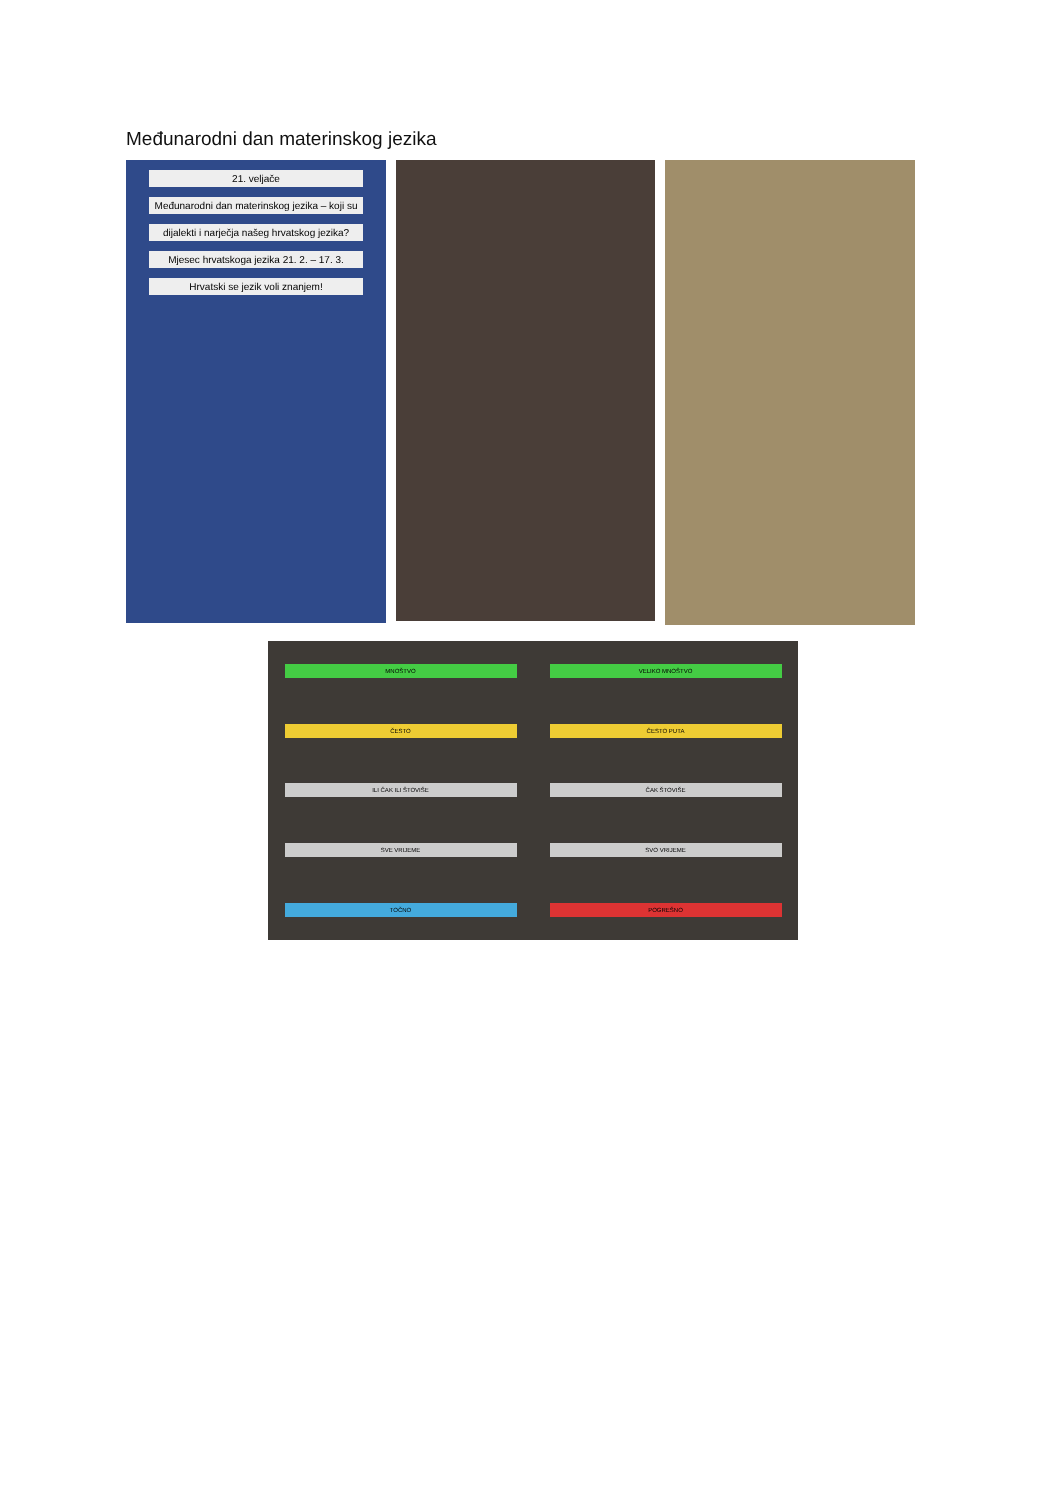Međunarodni dan materinskog jezika
21. veljače
Međunarodni dan materinskog jezika – koji su
dijalekti i narječja našeg hrvatskog jezika?
Mjesec hrvatskoga jezika 21. 2. – 17. 3.
Hrvatski se jezik voli znanjem!
MNOŠTVO VELIKO MNOŠTVO ČESTO ČESTO PUTA ILI ČAK ILI ŠTOVIŠE ČAK ŠTOVIŠE SVE VRIJEME SVO VRIJEME TOČNO POGREŠNO